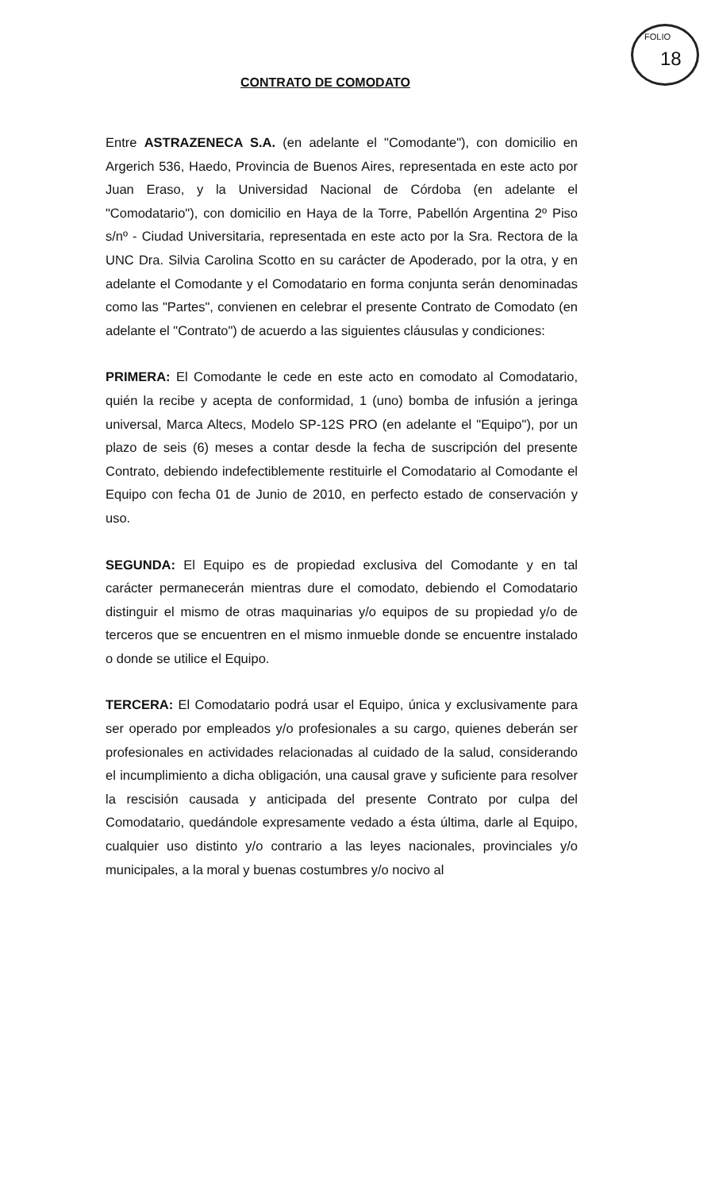FOLIO
18
CONTRATO DE COMODATO
Entre ASTRAZENECA S.A. (en adelante el "Comodante"), con domicilio en Argerich 536, Haedo, Provincia de Buenos Aires, representada en este acto por Juan Eraso, y la Universidad Nacional de Córdoba (en adelante el "Comodatario"), con domicilio en Haya de la Torre, Pabellón Argentina 2º Piso s/nº - Ciudad Universitaria, representada en este acto por la Sra. Rectora de la UNC Dra. Silvia Carolina Scotto en su carácter de Apoderado, por la otra, y en adelante el Comodante y el Comodatario en forma conjunta serán denominadas como las "Partes", convienen en celebrar el presente Contrato de Comodato (en adelante el "Contrato") de acuerdo a las siguientes cláusulas y condiciones:
PRIMERA: El Comodante le cede en este acto en comodato al Comodatario, quién la recibe y acepta de conformidad, 1 (uno) bomba de infusión a jeringa universal, Marca Altecs, Modelo SP-12S PRO (en adelante el "Equipo"), por un plazo de seis (6) meses a contar desde la fecha de suscripción del presente Contrato, debiendo indefectiblemente restituirle el Comodatario al Comodante el Equipo con fecha 01 de Junio de 2010, en perfecto estado de conservación y uso.
SEGUNDA: El Equipo es de propiedad exclusiva del Comodante y en tal carácter permanecerán mientras dure el comodato, debiendo el Comodatario distinguir el mismo de otras maquinarias y/o equipos de su propiedad y/o de terceros que se encuentren en el mismo inmueble donde se encuentre instalado o donde se utilice el Equipo.
TERCERA: El Comodatario podrá usar el Equipo, única y exclusivamente para ser operado por empleados y/o profesionales a su cargo, quienes deberán ser profesionales en actividades relacionadas al cuidado de la salud, considerando el incumplimiento a dicha obligación, una causal grave y suficiente para resolver la rescisión causada y anticipada del presente Contrato por culpa del Comodatario, quedándole expresamente vedado a ésta última, darle al Equipo, cualquier uso distinto y/o contrario a las leyes nacionales, provinciales y/o municipales, a la moral y buenas costumbres y/o nocivo al